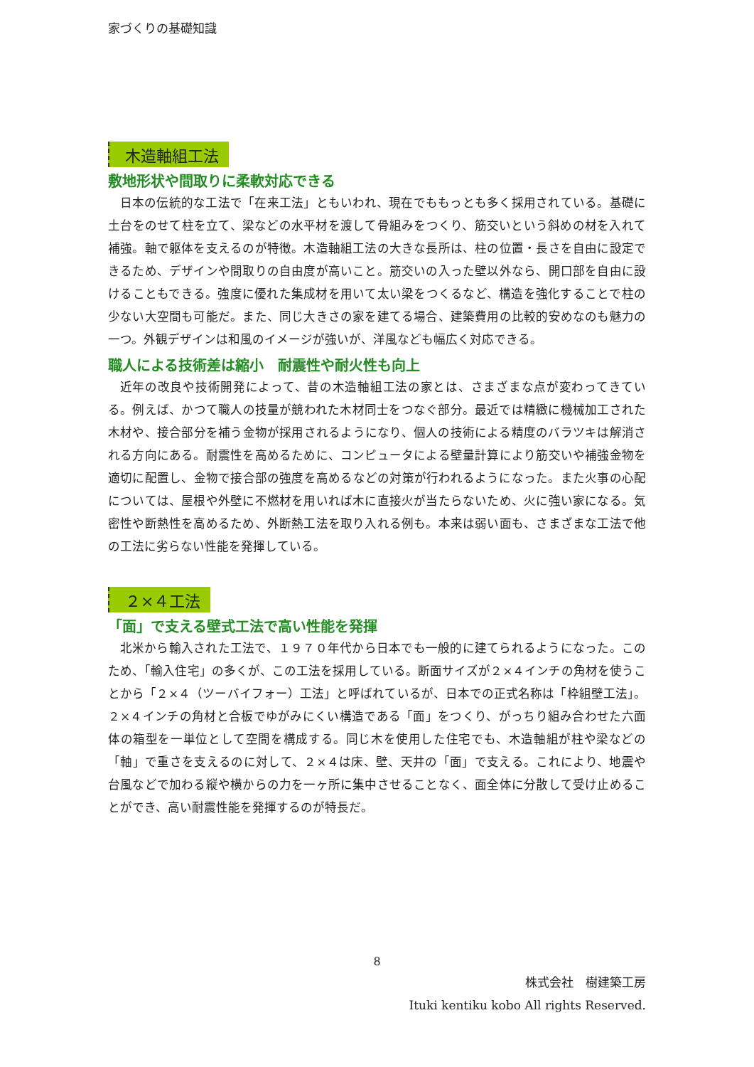家づくりの基礎知識
木造軸組工法
敷地形状や間取りに柔軟対応できる
日本の伝統的な工法で「在来工法」ともいわれ、現在でももっとも多く採用されている。基礎に土台をのせて柱を立て、梁などの水平材を渡して骨組みをつくり、筋交いという斜めの材を入れて補強。軸で躯体を支えるのが特徴。木造軸組工法の大きな長所は、柱の位置・長さを自由に設定できるため、デザインや間取りの自由度が高いこと。筋交いの入った壁以外なら、開口部を自由に設けることもできる。強度に優れた集成材を用いて太い梁をつくるなど、構造を強化することで柱の少ない大空間も可能だ。また、同じ大きさの家を建てる場合、建築費用の比較的安めなのも魅力の一つ。外観デザインは和風のイメージが強いが、洋風なども幅広く対応できる。
職人による技術差は縮小　耐震性や耐火性も向上
近年の改良や技術開発によって、昔の木造軸組工法の家とは、さまざまな点が変わってきている。例えば、かつて職人の技量が競われた木材同士をつなぐ部分。最近では精緻に機械加工された木材や、接合部分を補う金物が採用されるようになり、個人の技術による精度のバラツキは解消される方向にある。耐震性を高めるために、コンピュータによる壁量計算により筋交いや補強金物を適切に配置し、金物で接合部の強度を高めるなどの対策が行われるようになった。また火事の心配については、屋根や外壁に不燃材を用いれば木に直接火が当たらないため、火に強い家になる。気密性や断熱性を高めるため、外断熱工法を取り入れる例も。本来は弱い面も、さまざまな工法で他の工法に劣らない性能を発揮している。
２×４工法
「面」で支える壁式工法で高い性能を発揮
北米から輸入された工法で、１９７０年代から日本でも一般的に建てられるようになった。このため、「輸入住宅」の多くが、この工法を採用している。断面サイズが２×４インチの角材を使うことから「２×４（ツーバイフォー）工法」と呼ばれているが、日本での正式名称は「枠組壁工法」。２×４インチの角材と合板でゆがみにくい構造である「面」をつくり、がっちり組み合わせた六面体の箱型を一単位として空間を構成する。同じ木を使用した住宅でも、木造軸組が柱や梁などの「軸」で重さを支えるのに対して、２×４は床、壁、天井の「面」で支える。これにより、地震や台風などで加わる縦や横からの力を一ヶ所に集中させることなく、面全体に分散して受け止めることができ、高い耐震性能を発揮するのが特長だ。
8
株式会社　樹建築工房
Ituki kentiku kobo All rights Reserved.